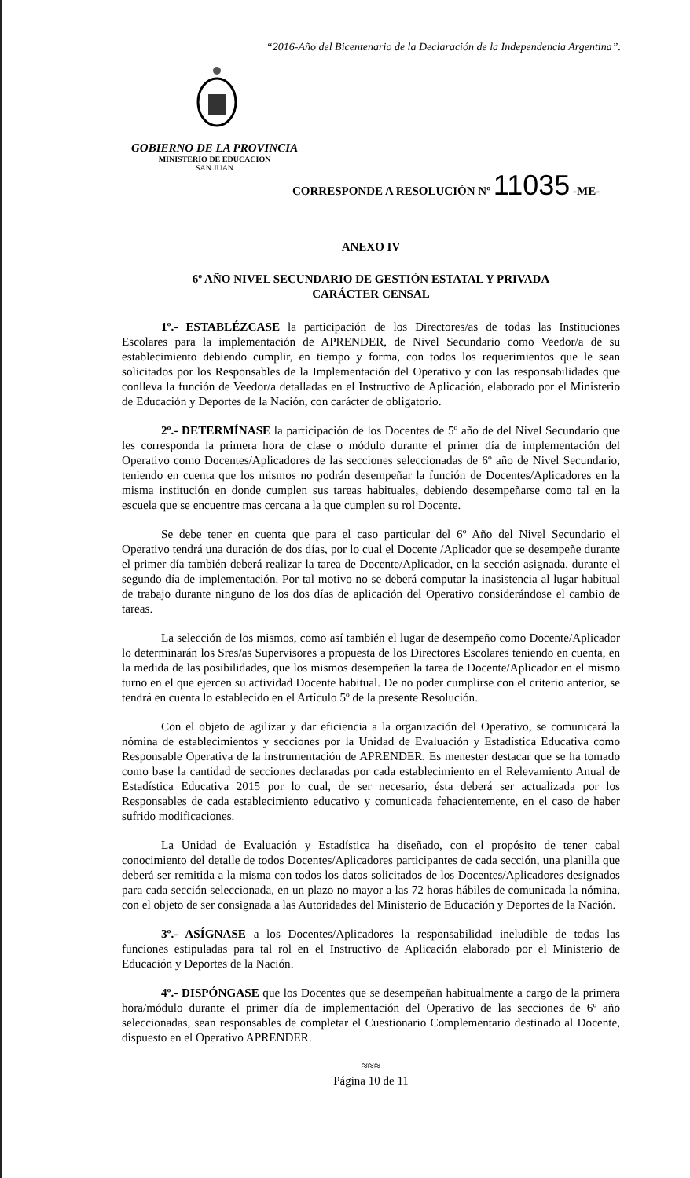“2016-Año del Bicentenario de la Declaración de la Independencia Argentina”.
GOBIERNO DE LA PROVINCIA
MINISTERIO DE EDUCACION
SAN JUAN
CORRESPONDE A RESOLUCIÓN Nº 11035 -ME-
ANEXO IV
6º AÑO NIVEL SECUNDARIO DE GESTIÓN ESTATAL Y PRIVADA
CARÁCTER CENSAL
1º.- ESTABLÉZCASE la participación de los Directores/as de todas las Instituciones Escolares para la implementación de APRENDER, de Nivel Secundario como Veedor/a de su establecimiento debiendo cumplir, en tiempo y forma, con todos los requerimientos que le sean solicitados por los Responsables de la Implementación del Operativo y con las responsabilidades que conlleva la función de Veedor/a detalladas en el Instructivo de Aplicación, elaborado por el Ministerio de Educación y Deportes de la Nación, con carácter de obligatorio.
2º.- DETERMÍNASE la participación de los Docentes de 5º año de del Nivel Secundario que les corresponda la primera hora de clase o módulo durante el primer día de implementación del Operativo como Docentes/Aplicadores de las secciones seleccionadas de 6º año de Nivel Secundario, teniendo en cuenta que los mismos no podrán desempeñar la función de Docentes/Aplicadores en la misma institución en donde cumplen sus tareas habituales, debiendo desempeñarse como tal en la escuela que se encuentre mas cercana a la que cumplen su rol Docente.
Se debe tener en cuenta que para el caso particular del 6º Año del Nivel Secundario el Operativo tendrá una duración de dos días, por lo cual el Docente /Aplicador que se desempeñe durante el primer día también deberá realizar la tarea de Docente/Aplicador, en la sección asignada, durante el segundo día de implementación. Por tal motivo no se deberá computar la inasistencia al lugar habitual de trabajo durante ninguno de los dos días de aplicación del Operativo considerándose el cambio de tareas.
La selección de los mismos, como así también el lugar de desempeño como Docente/Aplicador lo determinarán los Sres/as Supervisores a propuesta de los Directores Escolares teniendo en cuenta, en la medida de las posibilidades, que los mismos desempeñen la tarea de Docente/Aplicador en el mismo turno en el que ejercen su actividad Docente habitual. De no poder cumplirse con el criterio anterior, se tendrá en cuenta lo establecido en el Artículo 5º de la presente Resolución.
Con el objeto de agilizar y dar eficiencia a la organización del Operativo, se comunicará la nómina de establecimientos y secciones por la Unidad de Evaluación y Estadística Educativa como Responsable Operativa de la instrumentación de APRENDER. Es menester destacar que se ha tomado como base la cantidad de secciones declaradas por cada establecimiento en el Relevamiento Anual de Estadística Educativa 2015 por lo cual, de ser necesario, ésta deberá ser actualizada por los Responsables de cada establecimiento educativo y comunicada fehacientemente, en el caso de haber sufrido modificaciones.
La Unidad de Evaluación y Estadística ha diseñado, con el propósito de tener cabal conocimiento del detalle de todos Docentes/Aplicadores participantes de cada sección, una planilla que deberá ser remitida a la misma con todos los datos solicitados de los Docentes/Aplicadores designados para cada sección seleccionada, en un plazo no mayor a las 72 horas hábiles de comunicada la nómina, con el objeto de ser consignada a las Autoridades del Ministerio de Educación y Deportes de la Nación.
3º.- ASÍGNASE a los Docentes/Aplicadores la responsabilidad ineludible de todas las funciones estipuladas para tal rol en el Instructivo de Aplicación elaborado por el Ministerio de Educación y Deportes de la Nación.
4º.- DISPÓNGASE que los Docentes que se desempeñan habitualmente a cargo de la primera hora/módulo durante el primer día de implementación del Operativo de las secciones de 6º año seleccionadas, sean responsables de completar el Cuestionario Complementario destinado al Docente, dispuesto en el Operativo APRENDER.
≈≈≈
Página 10 de 11